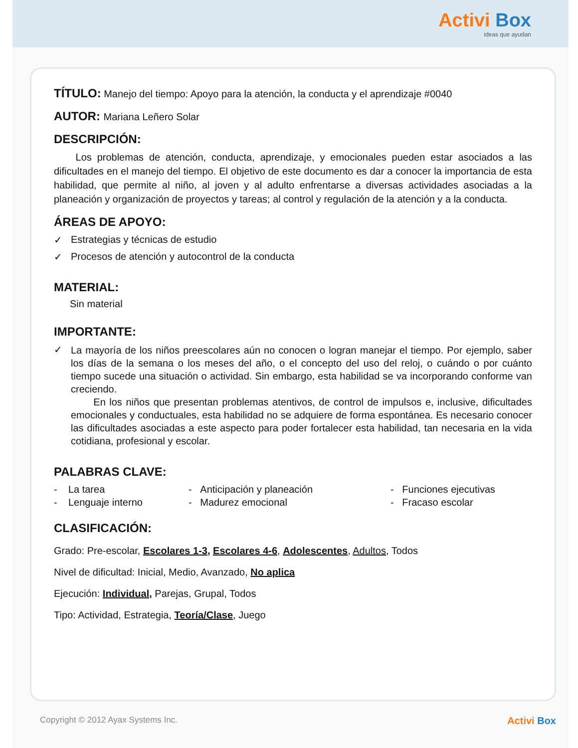Activi Box
ideas que ayudan
TÍTULO: Manejo del tiempo: Apoyo para la atención, la conducta y el aprendizaje #0040
AUTOR: Mariana Leñero Solar
DESCRIPCIÓN:
Los problemas de atención, conducta, aprendizaje, y emocionales pueden estar asociados a las dificultades en el manejo del tiempo. El objetivo de este documento es dar a conocer la importancia de esta habilidad, que permite al niño, al joven y al adulto enfrentarse a diversas actividades asociadas a la planeación y organización de proyectos y tareas; al control y regulación de la atención y a la conducta.
ÁREAS DE APOYO:
✓ Estrategias y técnicas de estudio
✓ Procesos de atención y autocontrol de la conducta
MATERIAL:
Sin material
IMPORTANTE:
✓
La mayoría de los niños preescolares aún no conocen o logran manejar el tiempo. Por ejemplo, saber los días de la semana o los meses del año, o el concepto del uso del reloj, o cuándo o por cuánto tiempo sucede una situación o actividad. Sin embargo, esta habilidad se va incorporando conforme van creciendo.
En los niños que presentan problemas atentivos, de control de impulsos e, inclusive, dificultades emocionales y conductuales, esta habilidad no se adquiere de forma espontánea. Es necesario conocer las dificultades asociadas a este aspecto para poder fortalecer esta habilidad, tan necesaria en la vida cotidiana, profesional y escolar.
PALABRAS CLAVE:
- La tarea - Anticipación y planeación - Funciones ejecutivas - Lenguaje interno - Madurez emocional - Fracaso escolar
CLASIFICACIÓN:
Grado: Pre-escolar, Escolares 1-3, Escolares 4-6, Adolescentes, Adultos, Todos
Nivel de dificultad: Inicial, Medio, Avanzado, No aplica
Ejecución: Individual, Parejas, Grupal, Todos
Tipo: Actividad, Estrategia, Teoría/Clase, Juego
Copyright © 2012 Ayax Systems Inc. Activi Box